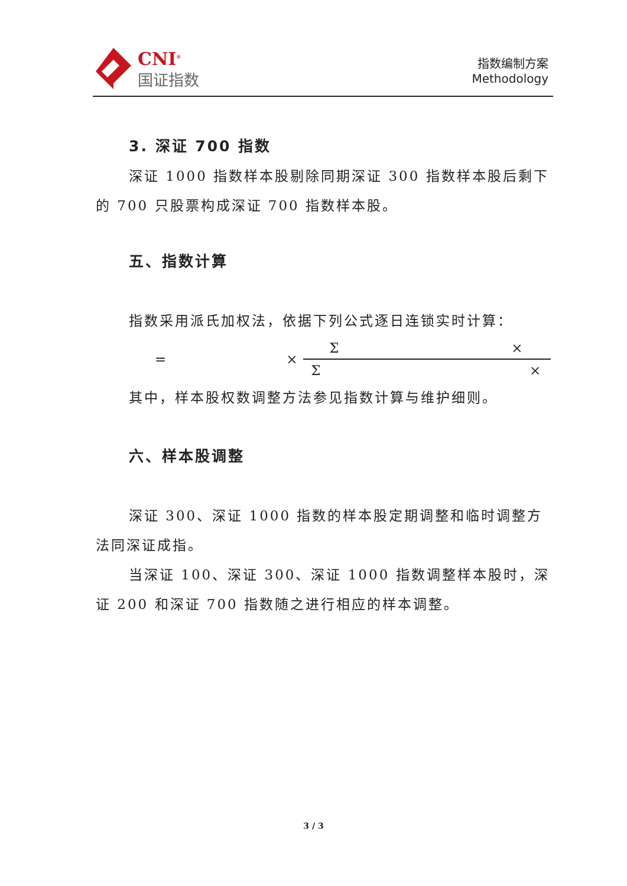CNI<sup>®</sup>
国证指数
指数编制方案
Methodology
3. 深证 700 指数
深证 1000 指数样本股剔除同期深证 300 指数样本股后剩下的 700 只股票构成深证 700 指数样本股。
五、指数计算
指数采用派氏加权法，依据下列公式逐日连锁实时计算：
= × Σ × Σ ×
其中，样本股权数调整方法参见指数计算与维护细则。
六、样本股调整
深证 300、深证 1000 指数的样本股定期调整和临时调整方法同深证成指。
当深证 100、深证 300、深证 1000 指数调整样本股时，深证 200 和深证 700 指数随之进行相应的样本调整。
3 / 3